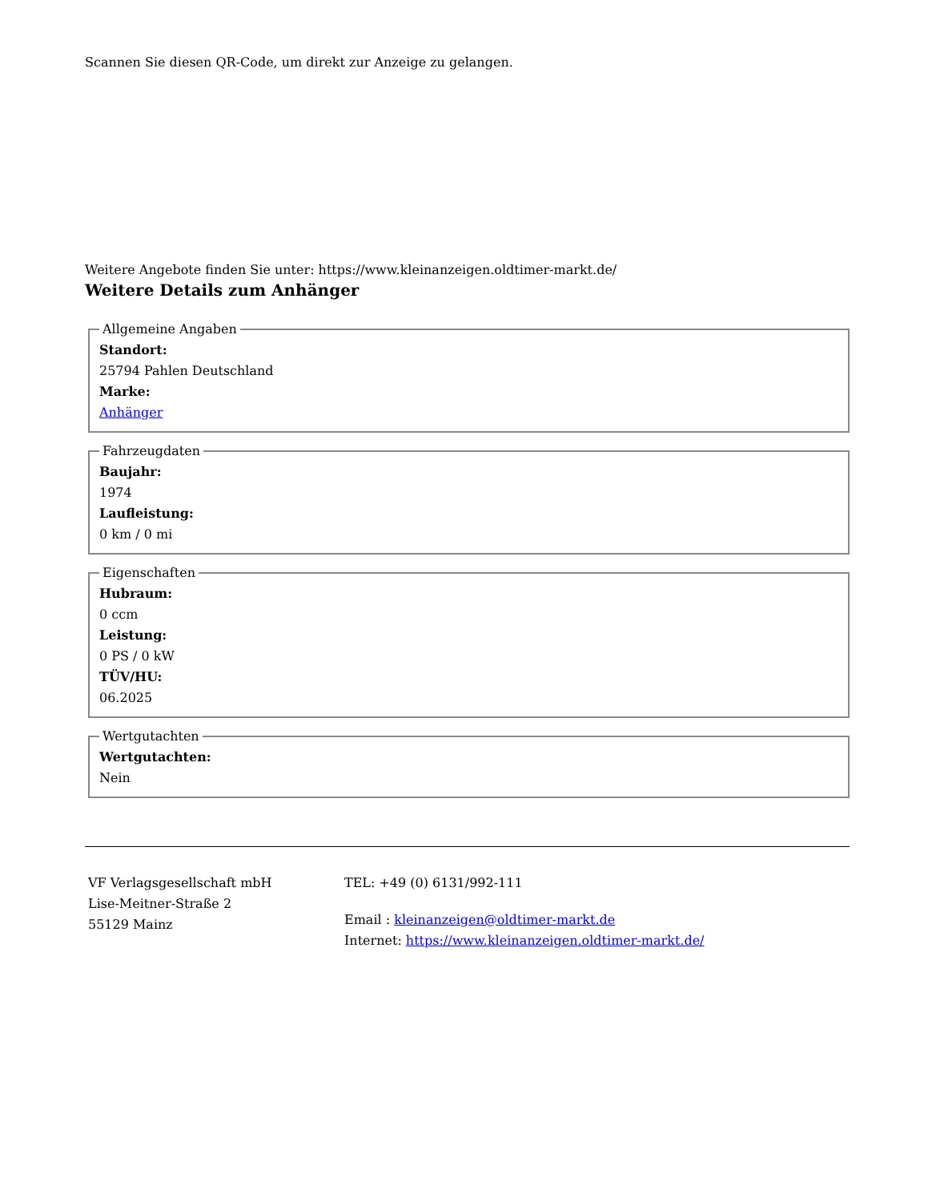Scannen Sie diesen QR-Code, um direkt zur Anzeige zu gelangen.
Weitere Angebote finden Sie unter: https://www.kleinanzeigen.oldtimer-markt.de/
Weitere Details zum Anhänger
Allgemeine Angaben Standort:
25794 Pahlen Deutschland
Marke:
Anhänger Fahrzeugdaten Baujahr:
1974
Laufleistung:
0 km / 0 mi Eigenschaften Hubraum:
0 ccm
Leistung:
0 PS / 0 kW
TÜV/HU:
06.2025 Wertgutachten Wertgutachten:
Nein
VF Verlagsgesellschaft mbH
Lise-Meitner-Straße 2
55129 Mainz
TEL: +49 (0) 6131/992-111
Email : kleinanzeigen@oldtimer-markt.de
Internet: https://www.kleinanzeigen.oldtimer-markt.de/